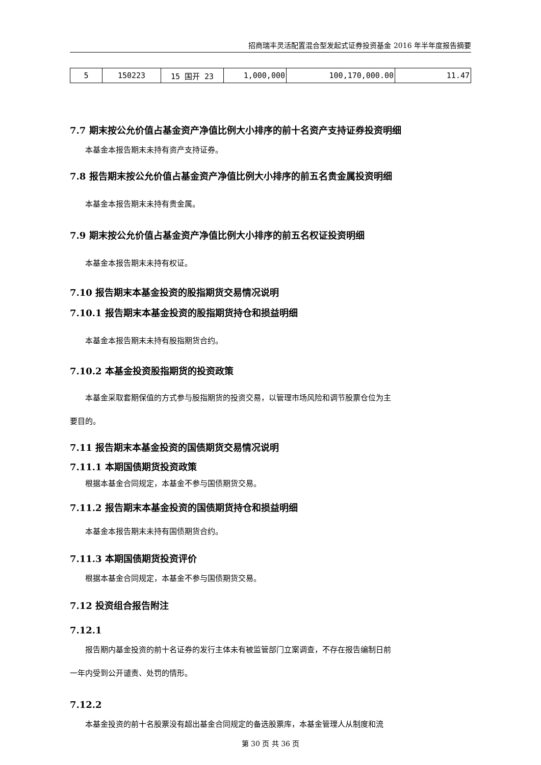招商瑞丰灵活配置混合型发起式证券投资基金 2016 年半年度报告摘要
| 5 | 150223 | 15 国开 23 | 1,000,000 | 100,170,000.00 | 11.47 |
7.7 期末按公允价值占基金资产净值比例大小排序的前十名资产支持证券投资明细
本基金本报告期末未持有资产支持证券。
7.8 报告期末按公允价值占基金资产净值比例大小排序的前五名贵金属投资明细
本基金本报告期末未持有贵金属。
7.9 期末按公允价值占基金资产净值比例大小排序的前五名权证投资明细
本基金本报告期末未持有权证。
7.10 报告期末本基金投资的股指期货交易情况说明
7.10.1 报告期末本基金投资的股指期货持仓和损益明细
本基金本报告期末未持有股指期货合约。
7.10.2 本基金投资股指期货的投资政策
本基金采取套期保值的方式参与股指期货的投资交易，以管理市场风险和调节股票仓位为主
要目的。
7.11 报告期末本基金投资的国债期货交易情况说明
7.11.1 本期国债期货投资政策
根据本基金合同规定，本基金不参与国债期货交易。
7.11.2 报告期末本基金投资的国债期货持仓和损益明细
本基金本报告期末未持有国债期货合约。
7.11.3 本期国债期货投资评价
根据本基金合同规定，本基金不参与国债期货交易。
7.12 投资组合报告附注
7.12.1
报告期内基金投资的前十名证券的发行主体未有被监管部门立案调查，不存在报告编制日前
一年内受到公开谴责、处罚的情形。
7.12.2
本基金投资的前十名股票没有超出基金合同规定的备选股票库，本基金管理人从制度和流
第 30 页 共 36 页